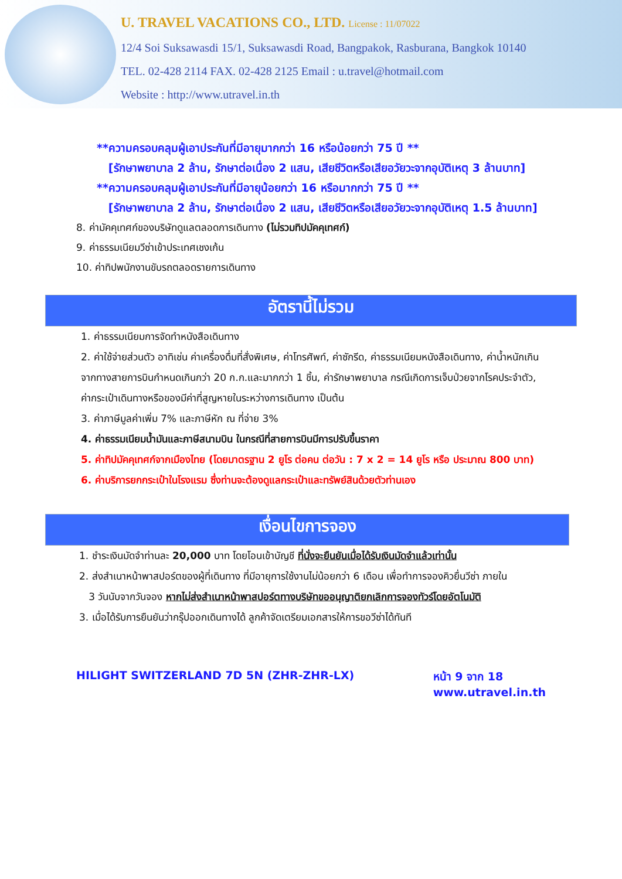U. TRAVEL VACATIONS CO., LTD. License : 11/07022
12/4 Soi Suksawasdi 15/1, Suksawasdi Road, Bangpakok, Rasburana, Bangkok 10140
TEL. 02-428 2114 FAX. 02-428 2125 Email : u.travel@hotmail.com
Website : http://www.utravel.in.th
**ความครอบคลุมผู้เอาประกันที่มีอายุมากกว่า 16 หรือน้อยกว่า 75 ปี **
[รักษาพยาบาล 2 ล้าน, รักษาต่อเนื่อง 2 แสน, เสียชีวิตหรือเสียอวัยวะจากอุบัติเหตุ 3 ล้านบาท]
**ความครอบคลุมผู้เอาประกันที่มีอายุน้อยกว่า 16 หรือมากกว่า 75 ปี **
[รักษาพยาบาล 2 ล้าน, รักษาต่อเนื่อง 2 แสน, เสียชีวิตหรือเสียอวัยวะจากอุบัติเหตุ 1.5 ล้านบาท]
8. ค่ามัคคุเทศก์ของบริษัทดูแลตลอดการเดินทาง (ไม่รวมทิปมัคคุเทศก์)
9. ค่าธรรมเนียมวีซ่าเข้าประเทศเชงเก้น
10. ค่าทิปพนักงานขับรถตลอดรายการเดินทาง
อัตรานี้ไม่รวม
1. ค่าธรรมเนียมการจัดทำหนังสือเดินทาง
2. ค่าใช้จ่ายส่วนตัว อาทิเช่น ค่าเครื่องดื่มที่สั่งพิเศษ, ค่าโทรศัพท์, ค่าซักรีด, ค่าธรรมเนียมหนังสือเดินทาง, ค่าน้ำหนักเกินจากทางสายการบินกำหนดเกินกว่า 20 ก.ก.และมากกว่า 1 ชิ้น, ค่ารักษาพยาบาล กรณีเกิดการเจ็บป่วยจากโรคประจำตัว, ค่ากระเป๋าเดินทางหรือของมีค่าที่สูญหายในระหว่างการเดินทาง เป็นต้น
3. ค่าภาษีมูลค่าเพิ่ม 7% และภาษีหัก ณ ที่จ่าย 3%
4. ค่าธรรมเนียมน้ำมันและภาษีสนามบิน ในกรณีที่สายการบินมีการปรับขึ้นราคา
5. ค่าทิปมัคคุเทศก์จากเมืองไทย (โดยมาตรฐาน 2 ยูโร ต่อคน ต่อวัน : 7 x 2 = 14 ยูโร หรือ ประมาณ 800 บาท)
6. ค่าบริการยกกระเป๋าในโรงแรม ซึ่งท่านจะต้องดูแลกระเป๋าและทรัพย์สินด้วยตัวท่านเอง
เงื่อนไขการจอง
1. ชำระเงินมัดจำท่านละ 20,000 บาท โดยโอนเข้าบัญชี ที่นั่งจะยืนยันเมื่อได้รับเงินมัดจำแล้วเท่านั้น
2. ส่งสำเนาหน้าพาสปอร์ตของผู้ที่เดินทาง ที่มีอายุการใช้งานไม่น้อยกว่า 6 เดือน เพื่อทำการจองคิวยื่นวีซ่า ภายใน
3 วันนับจากวันจอง หากไม่ส่งสำเนาหน้าพาสปอร์ตทางบริษัทขออนุญาติยกเลิกการจองทัวร์โดยอัตโนมัติ
3. เมื่อได้รับการยืนยันว่ากรุ๊ปออกเดินทางได้ ลูกค้าจัดเตรียมเอกสารให้การขอวีซ่าได้ทันที
HILIGHT SWITZERLAND 7D 5N (ZHR-ZHR-LX) หน้า 9 จาก 18
www.utravel.in.th